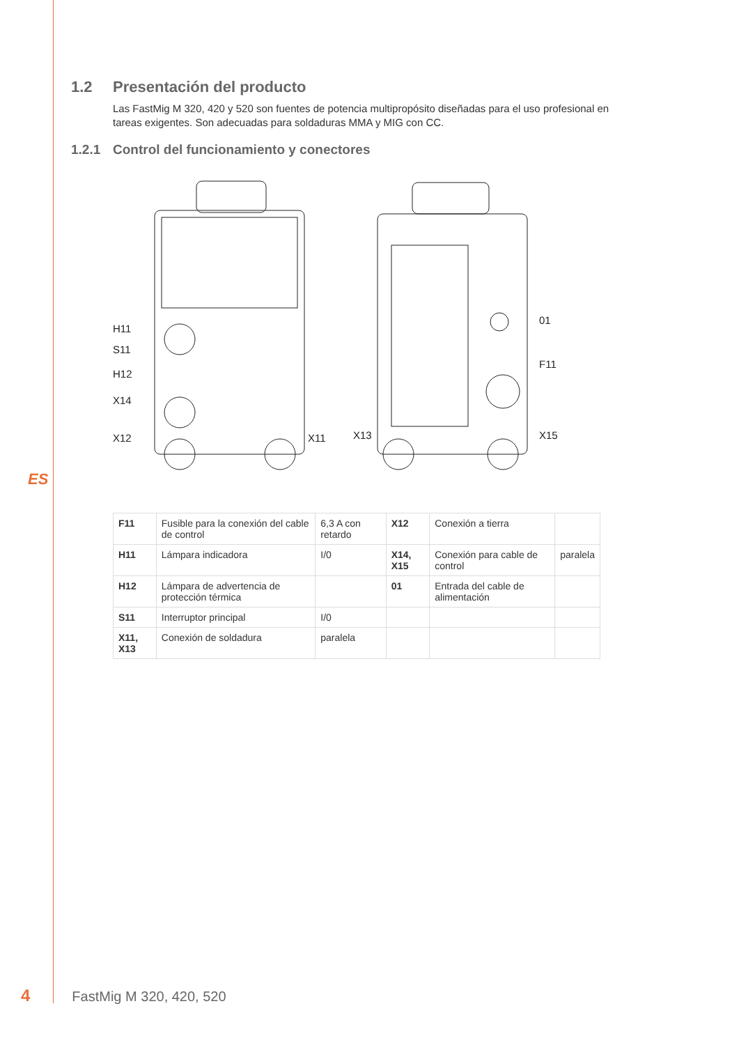ES
1.2 Presentación del producto
Las FastMig M 320, 420 y 520 son fuentes de potencia multipropósito diseñadas para el uso profesional en tareas exigentes. Son adecuadas para soldaduras MMA y MIG con CC.
1.2.1 Control del funcionamiento y conectores
H11
S11
H12
X14
X12
X11
X13
01
F11
X15
| F11 | Fusible para la conexión del cable de control | 6,3 A con retardo | X12 | Conexión a tierra | |
| H11 | Lámpara indicadora | I/0 | X14, X15 | Conexión para cable de control | paralela |
| H12 | Lámpara de advertencia de protección térmica | | 01 | Entrada del cable de alimentación | |
| S11 | Interruptor principal | I/0 | | | |
| X11, X13 | Conexión de soldadura | paralela | | | |
4 FastMig M 320, 420, 520